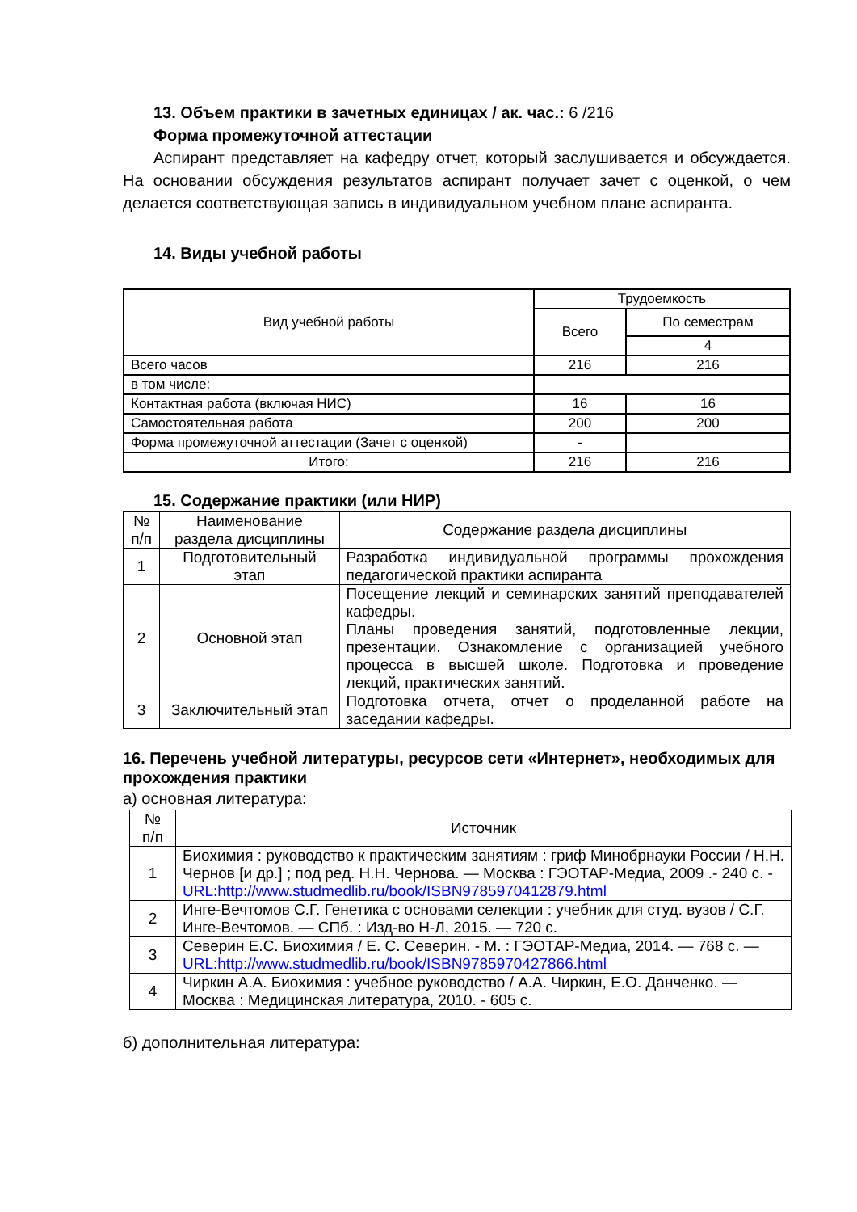13. Объем практики в зачетных единицах / ак. час.: 6 /216
Форма промежуточной аттестации
Аспирант представляет на кафедру отчет, который заслушивается и обсуждается. На основании обсуждения результатов аспирант получает зачет с оценкой, о чем делается соответствующая запись в индивидуальном учебном плане аспиранта.
14. Виды учебной работы
| Вид учебной работы | Трудоемкость | |
| --- | --- | --- |
| | Всего | По семестрам |
| | | 4 |
| Всего часов | 216 | 216 |
| в том числе: | | |
| Контактная работа (включая НИС) | 16 | 16 |
| Самостоятельная работа | 200 | 200 |
| Форма промежуточной аттестации (Зачет с оценкой) | - | |
| Итого: | 216 | 216 |
15. Содержание практики (или НИР)
| № п/п | Наименование раздела дисциплины | Содержание раздела дисциплины |
| --- | --- | --- |
| 1 | Подготовительный этап | Разработка индивидуальной программы прохождения педагогической практики аспиранта |
| 2 | Основной этап | Посещение лекций и семинарских занятий преподавателей кафедры. Планы проведения занятий, подготовленные лекции, презентации. Ознакомление с организацией учебного процесса в высшей школе. Подготовка и проведение лекций, практических занятий. |
| 3 | Заключительный этап | Подготовка отчета, отчет о проделанной работе на заседании кафедры. |
16. Перечень учебной литературы, ресурсов сети «Интернет», необходимых для прохождения практики
а) основная литература:
| № п/п | Источник |
| --- | --- |
| 1 | Биохимия : руководство к практическим занятиям : гриф Минобрнауки России / Н.Н. Чернов [и др.] ; под ред. Н.Н. Чернова. — Москва : ГЭОТАР-Медиа, 2009 .- 240 с. - URL:http://www.studmedlib.ru/book/ISBN9785970412879.html |
| 2 | Инге-Вечтомов С.Г. Генетика с основами селекции : учебник для студ. вузов / С.Г. Инге-Вечтомов. — СПб. : Изд-во Н-Л, 2015. — 720 с. |
| 3 | Северин Е.С. Биохимия / Е. С. Северин. - М. : ГЭОТАР-Медиа, 2014. — 768 с. — URL:http://www.studmedlib.ru/book/ISBN9785970427866.html |
| 4 | Чиркин А.А. Биохимия : учебное руководство / А.А. Чиркин, Е.О. Данченко. — Москва : Медицинская литература, 2010. - 605 с. |
б) дополнительная литература: